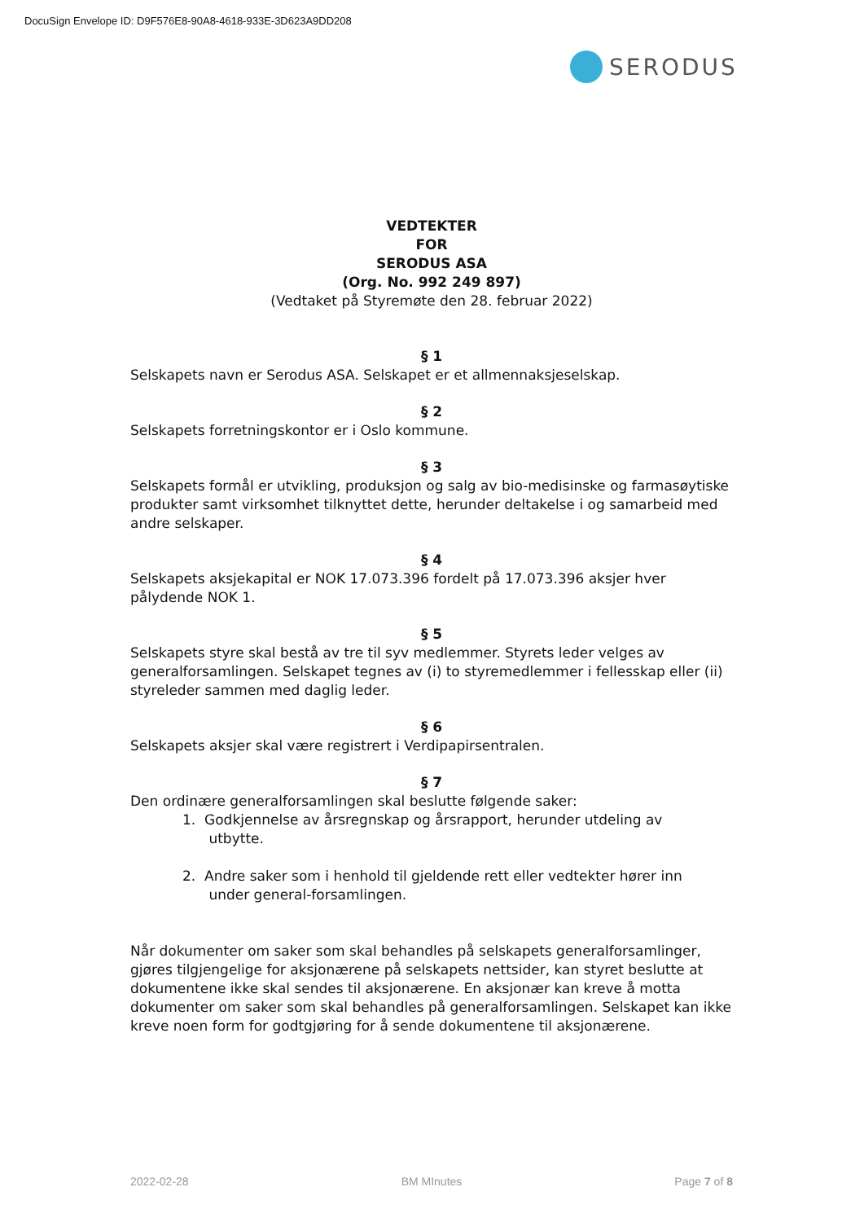DocuSign Envelope ID: D9F576E8-90A8-4618-933E-3D623A9DD208
SERODUS
VEDTEKTER
FOR
SERODUS ASA
(Org. No. 992 249 897)
(Vedtaket på Styremøte den 28. februar 2022)
§ 1
Selskapets navn er Serodus ASA. Selskapet er et allmennaksjeselskap.
§ 2
Selskapets forretningskontor er i Oslo kommune.
§ 3
Selskapets formål er utvikling, produksjon og salg av bio-medisinske og farmasøytiske produkter samt virksomhet tilknyttet dette, herunder deltakelse i og samarbeid med andre selskaper.
§ 4
Selskapets aksjekapital er NOK 17.073.396 fordelt på 17.073.396 aksjer hver pålydende NOK 1.
§ 5
Selskapets styre skal bestå av tre til syv medlemmer. Styrets leder velges av generalforsamlingen. Selskapet tegnes av (i) to styremedlemmer i fellesskap eller (ii) styreleder sammen med daglig leder.
§ 6
Selskapets aksjer skal være registrert i Verdipapirsentralen.
§ 7
Den ordinære generalforsamlingen skal beslutte følgende saker:
1. Godkjennelse av årsregnskap og årsrapport, herunder utdeling av
utbytte.
2. Andre saker som i henhold til gjeldende rett eller vedtekter hører inn
under general-forsamlingen.
Når dokumenter om saker som skal behandles på selskapets generalforsamlinger, gjøres tilgjengelige for aksjonærene på selskapets nettsider, kan styret beslutte at dokumentene ikke skal sendes til aksjonærene. En aksjonær kan kreve å motta dokumenter om saker som skal behandles på generalforsamlingen. Selskapet kan ikke kreve noen form for godtgjøring for å sende dokumentene til aksjonærene.
2022-02-28 BM MInutes Page 7 of 8